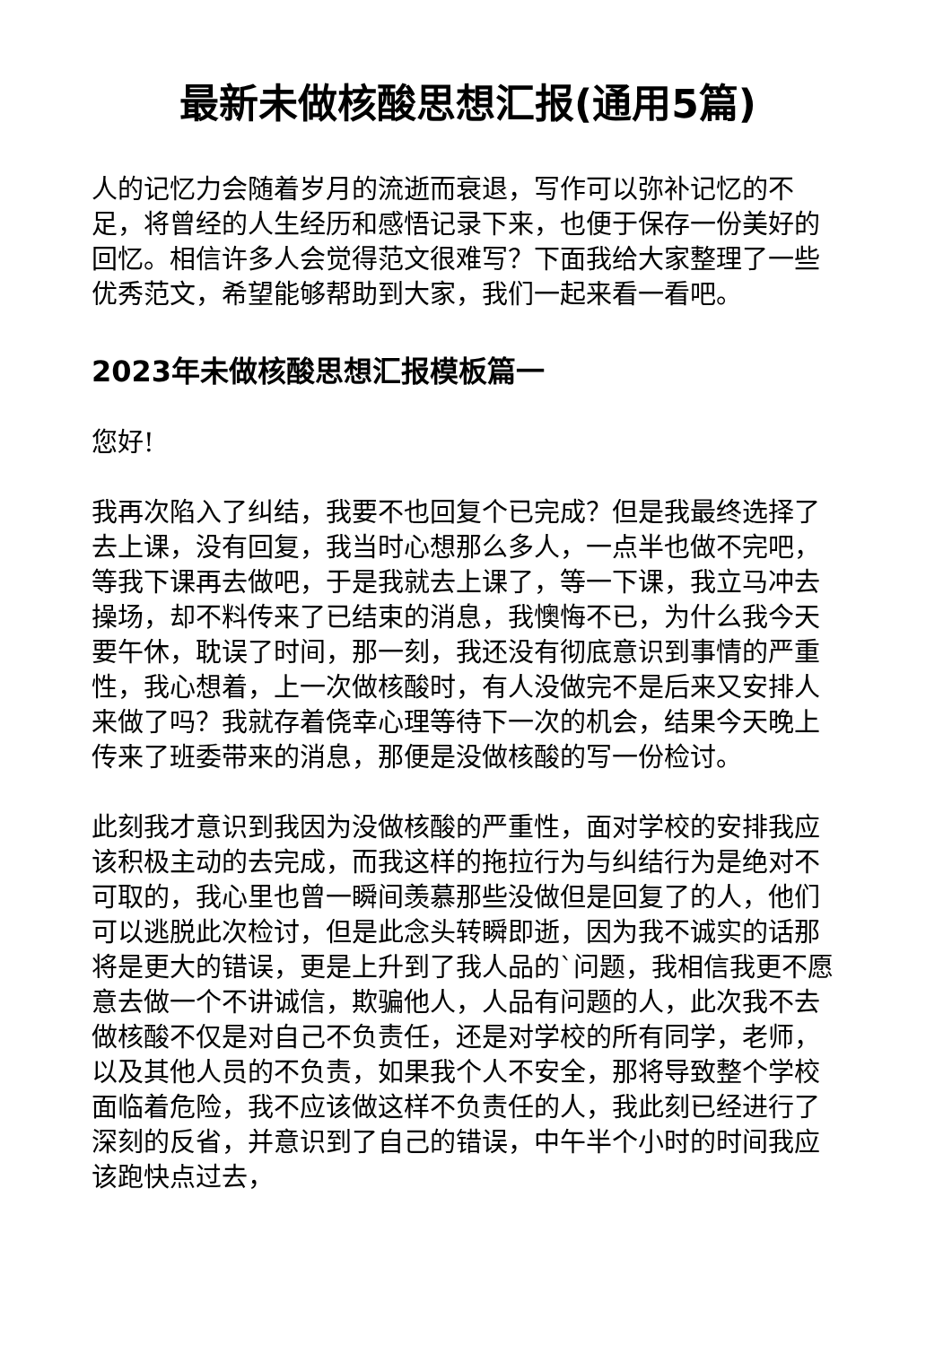最新未做核酸思想汇报(通用5篇)
人的记忆力会随着岁月的流逝而衰退，写作可以弥补记忆的不足，将曾经的人生经历和感悟记录下来，也便于保存一份美好的回忆。相信许多人会觉得范文很难写？下面我给大家整理了一些优秀范文，希望能够帮助到大家，我们一起来看一看吧。
2023年未做核酸思想汇报模板篇一
您好!
我再次陷入了纠结，我要不也回复个已完成？但是我最终选择了去上课，没有回复，我当时心想那么多人，一点半也做不完吧，等我下课再去做吧，于是我就去上课了，等一下课，我立马冲去操场，却不料传来了已结束的消息，我懊悔不已，为什么我今天要午休，耽误了时间，那一刻，我还没有彻底意识到事情的严重性，我心想着，上一次做核酸时，有人没做完不是后来又安排人来做了吗？我就存着侥幸心理等待下一次的机会，结果今天晚上传来了班委带来的消息，那便是没做核酸的写一份检讨。
此刻我才意识到我因为没做核酸的严重性，面对学校的安排我应该积极主动的去完成，而我这样的拖拉行为与纠结行为是绝对不可取的，我心里也曾一瞬间羡慕那些没做但是回复了的人，他们可以逃脱此次检讨，但是此念头转瞬即逝，因为我不诚实的话那将是更大的错误，更是上升到了我人品的`问题，我相信我更不愿意去做一个不讲诚信，欺骗他人，人品有问题的人，此次我不去做核酸不仅是对自己不负责任，还是对学校的所有同学，老师，以及其他人员的不负责，如果我个人不安全，那将导致整个学校面临着危险，我不应该做这样不负责任的人，我此刻已经进行了深刻的反省，并意识到了自己的错误，中午半个小时的时间我应该跑快点过去，